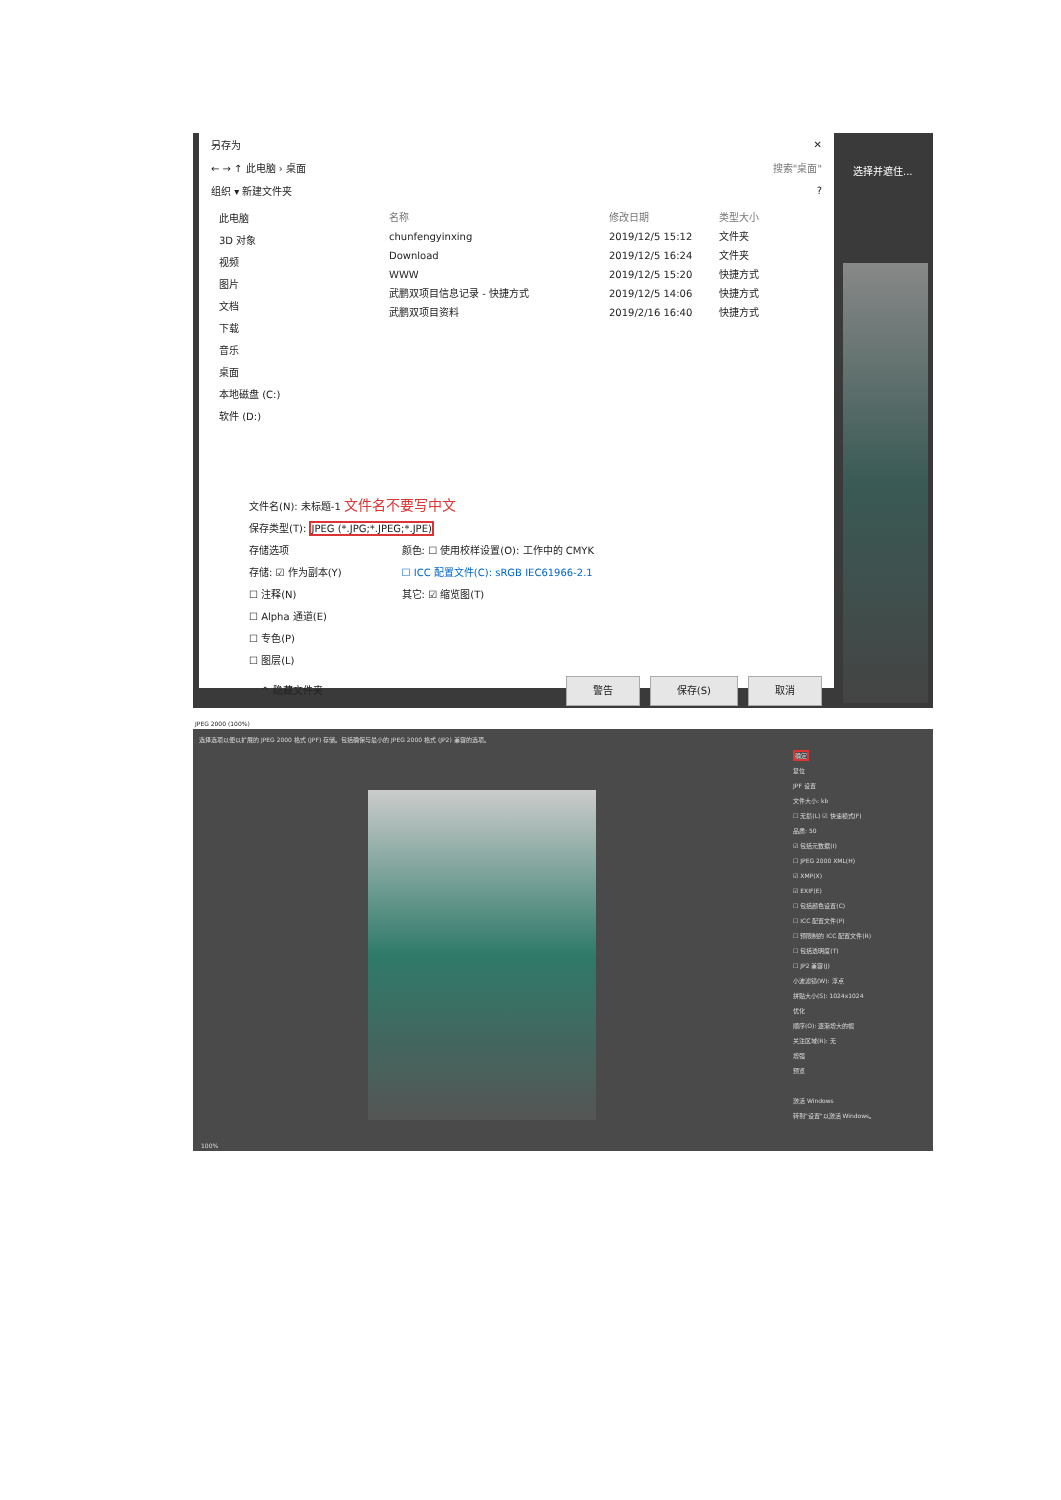另存为 ✕
← → ↑ 此电脑 › 桌面 搜索"桌面"
组织 ▾ 新建文件夹 ?
此电脑
3D 对象
视频
图片
文档
下载
音乐
桌面
本地磁盘 (C:)
软件 (D:)
名称 修改日期 类型 大小
chunfengyinxing 2019/12/5 15:12 文件夹
Download 2019/12/5 16:24 文件夹
WWW 2019/12/5 15:20 快捷方式
武鹏双项目信息记录 - 快捷方式 2019/12/5 14:06 快捷方式
武鹏双项目资料 2019/2/16 16:40 快捷方式
文件名(N): 未标题-1 文件名不要写中文
保存类型(T): JPEG (*.JPG;*.JPEG;*.JPE)
存储选项
存储: ☑ 作为副本(Y)
☐ 注释(N)
☐ Alpha 通道(E)
☐ 专色(P)
☐ 图层(L)
颜色: ☐ 使用校样设置(O): 工作中的 CMYK
☐ ICC 配置文件(C): sRGB IEC61966-2.1
其它: ☑ 缩览图(T)
^ 隐藏文件夹 警告 保存(S) 取消
选择并遮住...
JPEG 2000 (100%)
选择选项以便以扩展的 JPEG 2000 格式 (JPF) 存储。包括确保与最小的 JPEG 2000 格式 (JP2) 兼容的选项。
确定
复位
JPF 设置
文件大小: kb
☐ 无损(L) ☑ 快速模式(F)
品质: 50
☑ 包括元数据(I)
☐ JPEG 2000 XML(H)
☑ XMP(X)
☑ EXIF(E)
☐ 包括颜色设置(C)
☐ ICC 配置文件(P)
☐ 预限制的 ICC 配置文件(R)
☐ 包括透明度(T)
☐ JP2 兼容(J)
小波滤镜(W): 浮点
拼贴大小(S): 1024x1024
优化
顺序(O): 逐渐增大的幅
关注区域(R): 无
增强
预览
激活 Windows
转到"设置"以激活 Windows。
100%